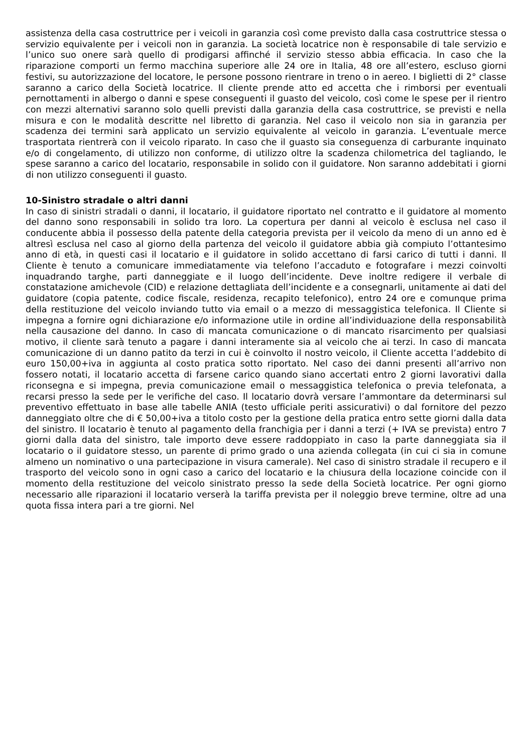assistenza della casa costruttrice per i veicoli in garanzia così come previsto dalla casa costruttrice stessa o servizio equivalente per i veicoli non in garanzia. La società locatrice non è responsabile di tale servizio e l’unico suo onere sarà quello di prodigarsi affinché il servizio stesso abbia efficacia. In caso che la riparazione comporti un fermo macchina superiore alle 24 ore in Italia, 48 ore all’estero, escluso giorni festivi, su autorizzazione del locatore, le persone possono rientrare in treno o in aereo. I biglietti di 2° classe saranno a carico della Società locatrice. Il cliente prende atto ed accetta che i rimborsi per eventuali pernottamenti in albergo o danni e spese conseguenti il guasto del veicolo, così come le spese per il rientro con mezzi alternativi saranno solo quelli previsti dalla garanzia della casa costruttrice, se previsti e nella misura e con le modalità descritte nel libretto di garanzia. Nel caso il veicolo non sia in garanzia per scadenza dei termini sarà applicato un servizio equivalente al veicolo in garanzia. L’eventuale merce trasportata rientrerà con il veicolo riparato. In caso che il guasto sia conseguenza di carburante inquinato e/o di congelamento, di utilizzo non conforme, di utilizzo oltre la scadenza chilometrica del tagliando, le spese saranno a carico del locatario, responsabile in solido con il guidatore. Non saranno addebitati i giorni di non utilizzo conseguenti il guasto.
10-Sinistro stradale o altri danni
In caso di sinistri stradali o danni, il locatario, il guidatore riportato nel contratto e il guidatore al momento del danno sono responsabili in solido tra loro. La copertura per danni al veicolo è esclusa nel caso il conducente abbia il possesso della patente della categoria prevista per il veicolo da meno di un anno ed è altresì esclusa nel caso al giorno della partenza del veicolo il guidatore abbia già compiuto l’ottantesimo anno di età, in questi casi il locatario e il guidatore in solido accettano di farsi carico di tutti i danni. Il Cliente è tenuto a comunicare immediatamente via telefono l’accaduto e fotografare i mezzi coinvolti inquadrando targhe, parti danneggiate e il luogo dell’incidente. Deve inoltre redigere il verbale di constatazione amichevole (CID) e relazione dettagliata dell’incidente e a consegnarli, unitamente ai dati del guidatore (copia patente, codice fiscale, residenza, recapito telefonico), entro 24 ore e comunque prima della restituzione del veicolo inviando tutto via email o a mezzo di messaggistica telefonica. Il Cliente si impegna a fornire ogni dichiarazione e/o informazione utile in ordine all’individuazione della responsabilità nella causazione del danno. In caso di mancata comunicazione o di mancato risarcimento per qualsiasi motivo, il cliente sarà tenuto a pagare i danni interamente sia al veicolo che ai terzi. In caso di mancata comunicazione di un danno patito da terzi in cui è coinvolto il nostro veicolo, il Cliente accetta l’addebito di euro 150,00+iva in aggiunta al costo pratica sotto riportato. Nel caso dei danni presenti all’arrivo non fossero notati, il locatario accetta di farsene carico quando siano accertati entro 2 giorni lavorativi dalla riconsegna e si impegna, previa comunicazione email o messaggistica telefonica o previa telefonata, a recarsi presso la sede per le verifiche del caso. Il locatario dovrà versare l’ammontare da determinarsi sul preventivo effettuato in base alle tabelle ANIA (testo ufficiale periti assicurativi) o dal fornitore del pezzo danneggiato oltre che di € 50,00+iva a titolo costo per la gestione della pratica entro sette giorni dalla data del sinistro. Il locatario è tenuto al pagamento della franchigia per i danni a terzi (+ IVA se prevista) entro 7 giorni dalla data del sinistro, tale importo deve essere raddoppiato in caso la parte danneggiata sia il locatario o il guidatore stesso, un parente di primo grado o una azienda collegata (in cui ci sia in comune almeno un nominativo o una partecipazione in visura camerale). Nel caso di sinistro stradale il recupero e il trasporto del veicolo sono in ogni caso a carico del locatario e la chiusura della locazione coincide con il momento della restituzione del veicolo sinistrato presso la sede della Società locatrice. Per ogni giorno necessario alle riparazioni il locatario verserà la tariffa prevista per il noleggio breve termine, oltre ad una quota fissa intera pari a tre giorni. Nel